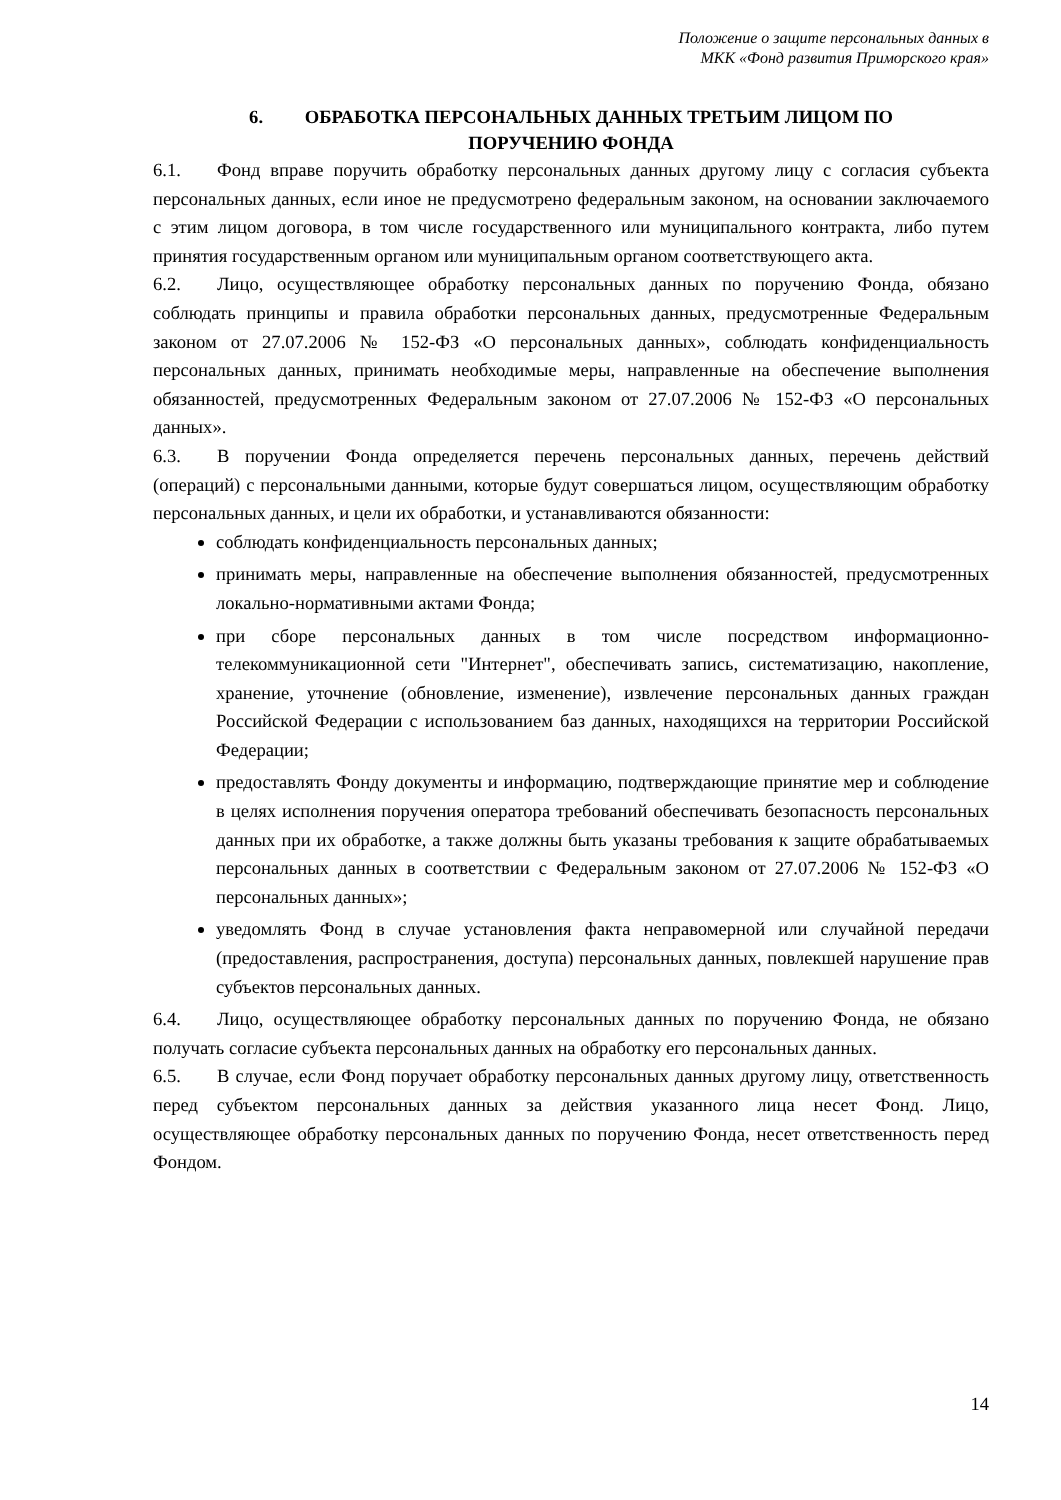Положение о защите персональных данных в
МКК «Фонд развития Приморского края»
6. ОБРАБОТКА ПЕРСОНАЛЬНЫХ ДАННЫХ ТРЕТЬИМ ЛИЦОМ ПО
ПОРУЧЕНИЮ ФОНДА
6.1. Фонд вправе поручить обработку персональных данных другому лицу с согласия субъекта персональных данных, если иное не предусмотрено федеральным законом, на основании заключаемого с этим лицом договора, в том числе государственного или муниципального контракта, либо путем принятия государственным органом или муниципальным органом соответствующего акта.
6.2. Лицо, осуществляющее обработку персональных данных по поручению Фонда, обязано соблюдать принципы и правила обработки персональных данных, предусмотренные Федеральным законом от 27.07.2006 № 152-ФЗ «О персональных данных», соблюдать конфиденциальность персональных данных, принимать необходимые меры, направленные на обеспечение выполнения обязанностей, предусмотренных Федеральным законом от 27.07.2006 № 152-ФЗ «О персональных данных».
6.3. В поручении Фонда определяется перечень персональных данных, перечень действий (операций) с персональными данными, которые будут совершаться лицом, осуществляющим обработку персональных данных, и цели их обработки, и устанавливаются обязанности:
соблюдать конфиденциальность персональных данных;
принимать меры, направленные на обеспечение выполнения обязанностей, предусмотренных локально-нормативными актами Фонда;
при сборе персональных данных в том числе посредством информационно-телекоммуникационной сети "Интернет", обеспечивать запись, систематизацию, накопление, хранение, уточнение (обновление, изменение), извлечение персональных данных граждан Российской Федерации с использованием баз данных, находящихся на территории Российской Федерации;
предоставлять Фонду документы и информацию, подтверждающие принятие мер и соблюдение в целях исполнения поручения оператора требований обеспечивать безопасность персональных данных при их обработке, а также должны быть указаны требования к защите обрабатываемых персональных данных в соответствии с Федеральным законом от 27.07.2006 № 152-ФЗ «О персональных данных»;
уведомлять Фонд в случае установления факта неправомерной или случайной передачи (предоставления, распространения, доступа) персональных данных, повлекшей нарушение прав субъектов персональных данных.
6.4. Лицо, осуществляющее обработку персональных данных по поручению Фонда, не обязано получать согласие субъекта персональных данных на обработку его персональных данных.
6.5. В случае, если Фонд поручает обработку персональных данных другому лицу, ответственность перед субъектом персональных данных за действия указанного лица несет Фонд. Лицо, осуществляющее обработку персональных данных по поручению Фонда, несет ответственность перед Фондом.
14